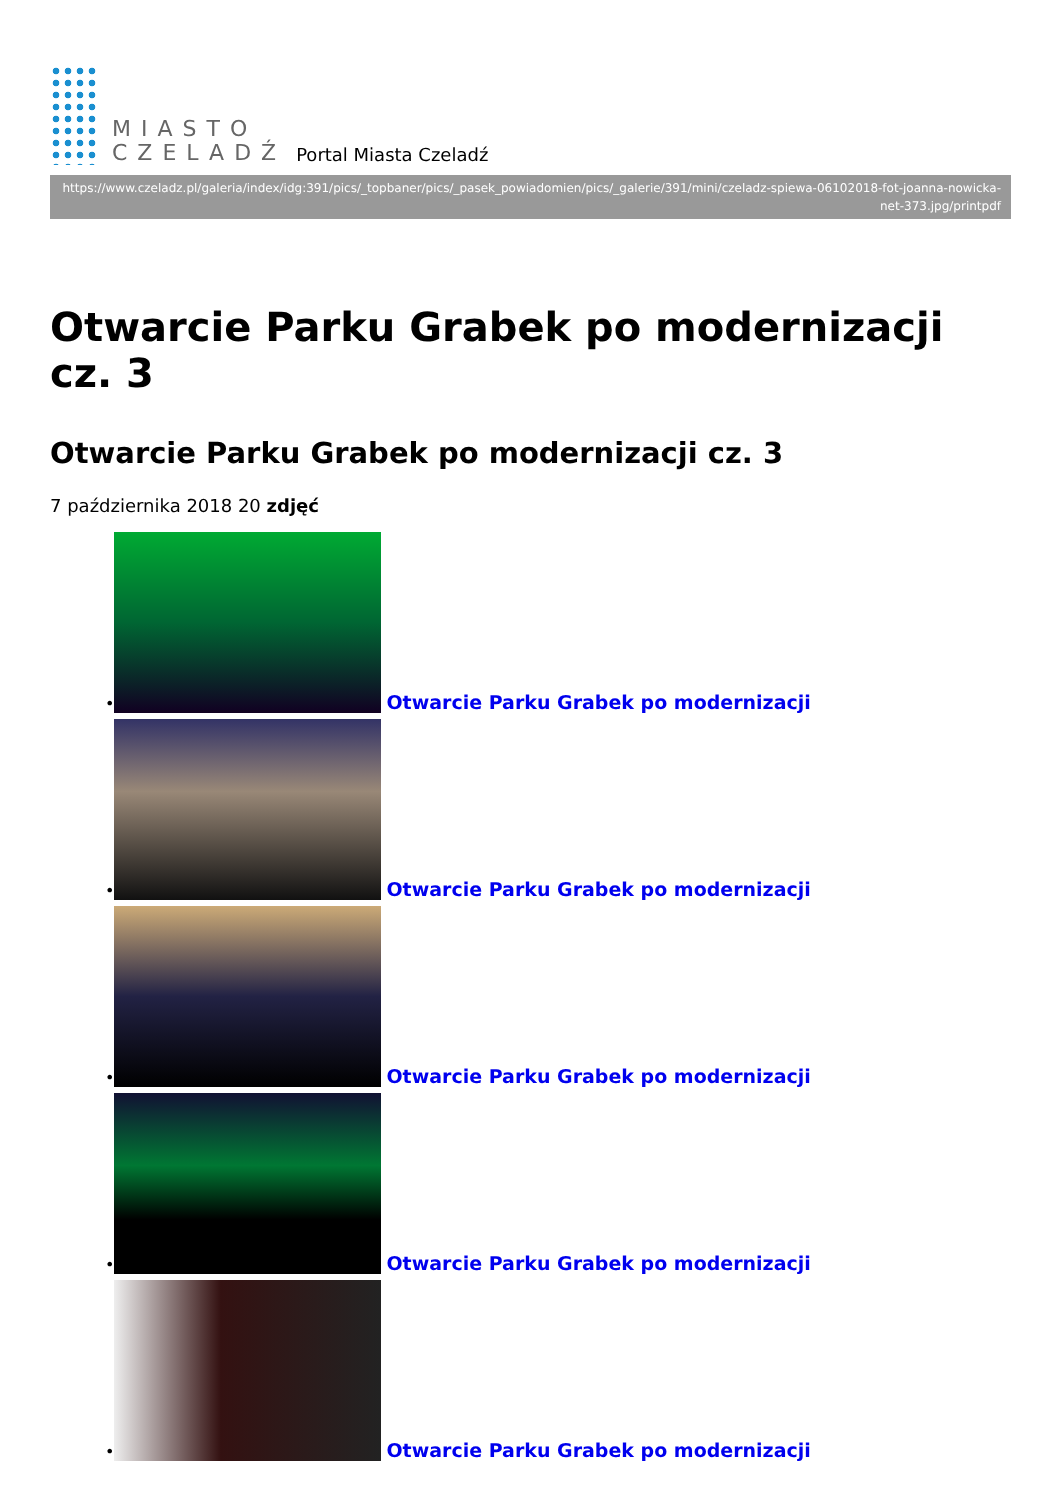MIASTO
CZELADŹ
Portal Miasta Czeladź
https://www.czeladz.pl/galeria/index/idg:391/pics/_topbaner/pics/_pasek_powiadomien/pics/_galerie/391/mini/czeladz-spiewa-06102018-fot-joanna-nowicka-net-373.jpg/printpdf
Otwarcie Parku Grabek po modernizacji cz. 3
Otwarcie Parku Grabek po modernizacji cz. 3
7 października 2018 20 zdjęć
• Otwarcie Parku Grabek po modernizacji
• Otwarcie Parku Grabek po modernizacji
• Otwarcie Parku Grabek po modernizacji
• Otwarcie Parku Grabek po modernizacji
• Otwarcie Parku Grabek po modernizacji